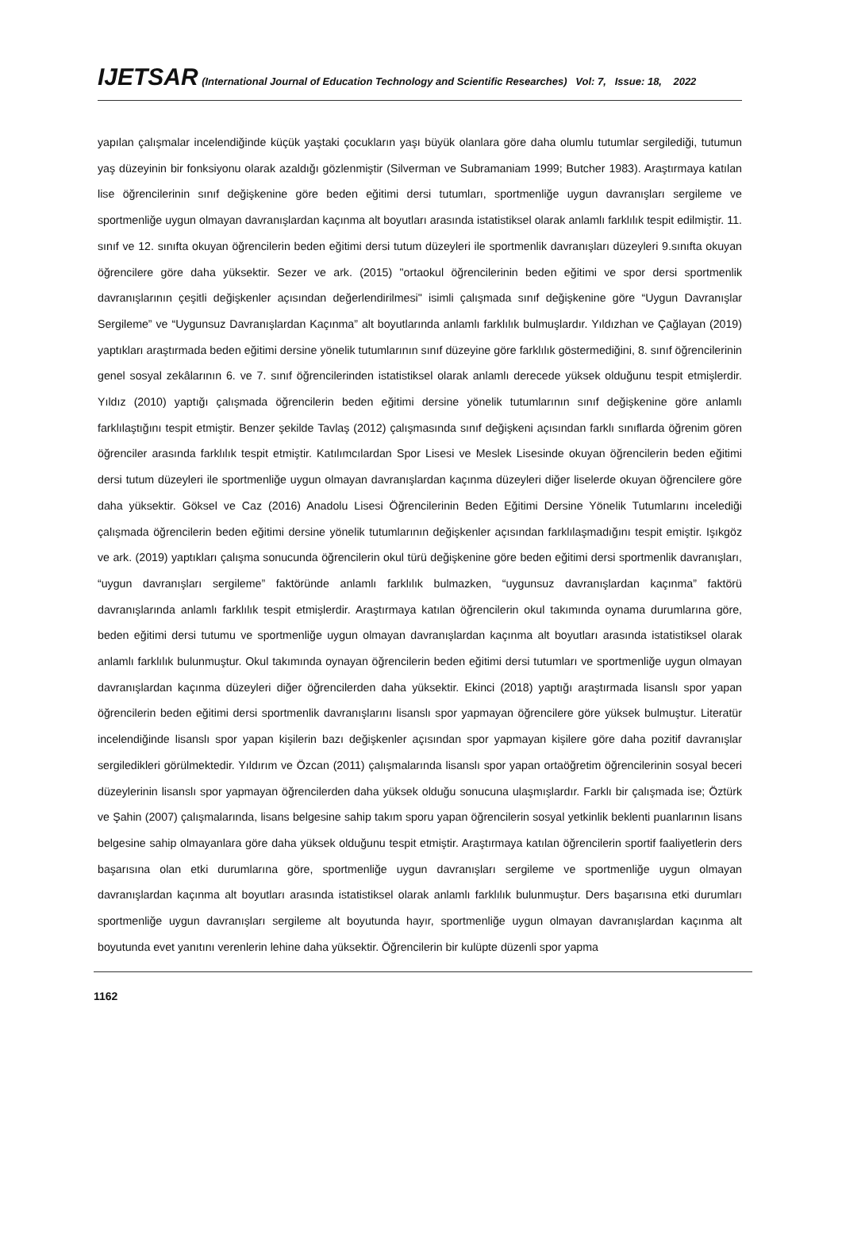IJETSAR (International Journal of Education Technology and Scientific Researches) Vol: 7, Issue: 18, 2022
yapılan çalışmalar incelendiğinde küçük yaştaki çocukların yaşı büyük olanlara göre daha olumlu tutumlar sergilediği, tutumun yaş düzeyinin bir fonksiyonu olarak azaldığı gözlenmiştir (Silverman ve Subramaniam 1999; Butcher 1983). Araştırmaya katılan lise öğrencilerinin sınıf değişkenine göre beden eğitimi dersi tutumları, sportmenliğe uygun davranışları sergileme ve sportmenliğe uygun olmayan davranışlardan kaçınma alt boyutları arasında istatistiksel olarak anlamlı farklılık tespit edilmiştir. 11. sınıf ve 12. sınıfta okuyan öğrencilerin beden eğitimi dersi tutum düzeyleri ile sportmenlik davranışları düzeyleri 9.sınıfta okuyan öğrencilere göre daha yüksektir. Sezer ve ark. (2015) "ortaokul öğrencilerinin beden eğitimi ve spor dersi sportmenlik davranışlarının çeşitli değişkenler açısından değerlendirilmesi" isimli çalışmada sınıf değişkenine göre “Uygun Davranışlar Sergileme” ve “Uygunsuz Davranışlardan Kaçınma” alt boyutlarında anlamlı farklılık bulmuşlardır. Yıldızhan ve Çağlayan (2019) yaptıkları araştırmada beden eğitimi dersine yönelik tutumlarının sınıf düzeyine göre farklılık göstermediğini, 8. sınıf öğrencilerinin genel sosyal zekâlarının 6. ve 7. sınıf öğrencilerinden istatistiksel olarak anlamlı derecede yüksek olduğunu tespit etmişlerdir. Yıldız (2010) yaptığı çalışmada öğrencilerin beden eğitimi dersine yönelik tutumlarının sınıf değişkenine göre anlamlı farklılaştığını tespit etmiştir. Benzer şekilde Tavlaş (2012) çalışmasında sınıf değişkeni açısından farklı sınıflarda öğrenim gören öğrenciler arasında farklılık tespit etmiştir. Katılımcılardan Spor Lisesi ve Meslek Lisesinde okuyan öğrencilerin beden eğitimi dersi tutum düzeyleri ile sportmenliğe uygun olmayan davranışlardan kaçınma düzeyleri diğer liselerde okuyan öğrencilere göre daha yüksektir. Göksel ve Caz (2016) Anadolu Lisesi Öğrencilerinin Beden Eğitimi Dersine Yönelik Tutumlarını incelediği çalışmada öğrencilerin beden eğitimi dersine yönelik tutumlarının değişkenler açısından farklılaşmadığını tespit emiştir. Işıkgöz ve ark. (2019) yaptıkları çalışma sonucunda öğrencilerin okul türü değişkenine göre beden eğitimi dersi sportmenlik davranışları, “uygun davranışları sergileme” faktöründe anlamlı farklılık bulmazken, “uygunsuz davranışlardan kaçınma” faktörü davranışlarında anlamlı farklılık tespit etmişlerdir. Araştırmaya katılan öğrencilerin okul takımında oynama durumlarına göre, beden eğitimi dersi tutumu ve sportmenliğe uygun olmayan davranışlardan kaçınma alt boyutları arasında istatistiksel olarak anlamlı farklılık bulunmuştur. Okul takımında oynayan öğrencilerin beden eğitimi dersi tutumları ve sportmenliğe uygun olmayan davranışlardan kaçınma düzeyleri diğer öğrencilerden daha yüksektir. Ekinci (2018) yaptığı araştırmada lisanslı spor yapan öğrencilerin beden eğitimi dersi sportmenlik davranışlarını lisanslı spor yapmayan öğrencilere göre yüksek bulmuştur. Literatür incelendiğinde lisanslı spor yapan kişilerin bazı değişkenler açısından spor yapmayan kişilere göre daha pozitif davranışlar sergiledikleri görülmektedir. Yıldırım ve Özcan (2011) çalışmalarında lisanslı spor yapan ortaöğretim öğrencilerinin sosyal beceri düzeylerinin lisanslı spor yapmayan öğrencilerden daha yüksek olduğu sonucuna ulaşmışlardır. Farklı bir çalışmada ise; Öztürk ve Şahin (2007) çalışmalarında, lisans belgesine sahip takım sporu yapan öğrencilerin sosyal yetkinlik beklenti puanlarının lisans belgesine sahip olmayanlara göre daha yüksek olduğunu tespit etmiştir. Araştırmaya katılan öğrencilerin sportif faaliyetlerin ders başarısına olan etki durumlarına göre, sportmenliğe uygun davranışları sergileme ve sportmenliğe uygun olmayan davranışlardan kaçınma alt boyutları arasında istatistiksel olarak anlamlı farklılık bulunmuştur. Ders başarısına etki durumları sportmenliğe uygun davranışları sergileme alt boyutunda hayır, sportmenliğe uygun olmayan davranışlardan kaçınma alt boyutunda evet yanıtını verenlerin lehine daha yüksektir. Öğrencilerin bir kulüpte düzenli spor yapma
1162